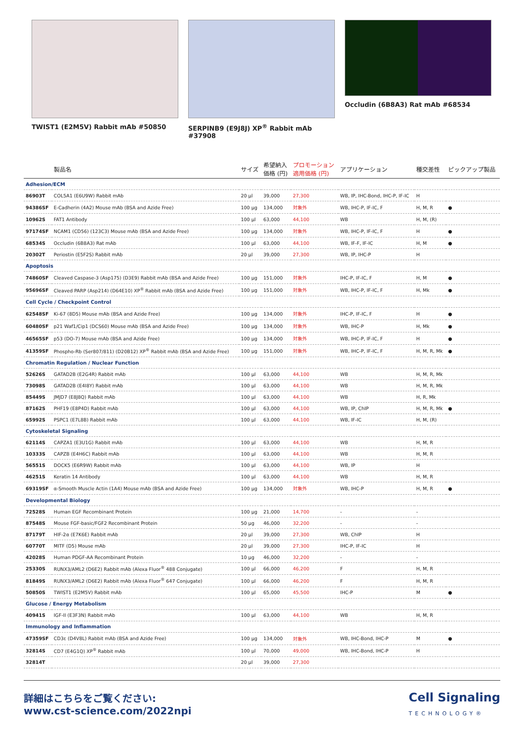TWIST1 (E2M5V) Rabbit mAb #50850
SERPINB9 (E9J8J) XP<sup>®</sup> Rabbit mAb #37908
Occludin (6B8A3) Rat mAb #68534
| | 製品名 | サイズ | 希望納入 価格 (円) | プロモーション 適用価格 (円) | アプリケーション | 種交差性 | ピックアップ製品 |
| --- | --- | --- | --- | --- | --- | --- | --- |
| Adhesion/ECM | | | | | | | |
| 86903T | COL5A1 (E6U9W) Rabbit mAb | 20 µl | 39,000 | 27,300 | WB, IP, IHC-Bond, IHC-P, IF-IC | H | |
| 94386SF | E-Cadherin (4A2) Mouse mAb (BSA and Azide Free) | 100 µg | 134,000 | 対象外 | WB, IHC-P, IF-IC, F | H, M, R | ● |
| 10962S | FAT1 Antibody | 100 µl | 63,000 | 44,100 | WB | H, M, (R) | |
| 97174SF | NCAM1 (CD56) (123C3) Mouse mAb (BSA and Azide Free) | 100 µg | 134,000 | 対象外 | WB, IHC-P, IF-IC, F | H | ● |
| 68534S | Occludin (6B8A3) Rat mAb | 100 µl | 63,000 | 44,100 | WB, IF-F, IF-IC | H, M | ● |
| 20302T | Periostin (E5F2S) Rabbit mAb | 20 µl | 39,000 | 27,300 | WB, IP, IHC-P | H | |
| Apoptosis | | | | | | | |
| 74860SF | Cleaved Caspase-3 (Asp175) (D3E9) Rabbit mAb (BSA and Azide Free) | 100 µg | 151,000 | 対象外 | IHC-P, IF-IC, F | H, M | ● |
| 95696SF | Cleaved PARP (Asp214) (D64E10) XP<sup>®</sup> Rabbit mAb (BSA and Azide Free) | 100 µg | 151,000 | 対象外 | WB, IHC-P, IF-IC, F | H, Mk | ● |
| Cell Cycle / Checkpoint Control | | | | | | | |
| 62548SF | Ki-67 (8D5) Mouse mAb (BSA and Azide Free) | 100 µg | 134,000 | 対象外 | IHC-P, IF-IC, F | H | ● |
| 60480SF | p21 Waf1/Cip1 (DCS60) Mouse mAb (BSA and Azide Free) | 100 µg | 134,000 | 対象外 | WB, IHC-P | H, Mk | ● |
| 46565SF | p53 (DO-7) Mouse mAb (BSA and Azide Free) | 100 µg | 134,000 | 対象外 | WB, IHC-P, IF-IC, F | H | ● |
| 41359SF | Phospho-Rb (Ser807/811) (D20B12) XP<sup>®</sup> Rabbit mAb (BSA and Azide Free) | 100 µg | 151,000 | 対象外 | WB, IHC-P, IF-IC, F | H, M, R, Mk | ● |
| Chromatin Regulation / Nuclear Function | | | | | | | |
| 52626S | GATAD2B (E2G4R) Rabbit mAb | 100 µl | 63,000 | 44,100 | WB | H, M, R, Mk | |
| 73098S | GATAD2B (E4I8Y) Rabbit mAb | 100 µl | 63,000 | 44,100 | WB | H, M, R, Mk | |
| 85449S | JMJD7 (E8J8Q) Rabbit mAb | 100 µl | 63,000 | 44,100 | WB | H, R, Mk | |
| 87162S | PHF19 (E8P4D) Rabbit mAb | 100 µl | 63,000 | 44,100 | WB, IP, ChIP | H, M, R, Mk | ● |
| 65992S | PSPC1 (E7L8B) Rabbit mAb | 100 µl | 63,000 | 44,100 | WB, IF-IC | H, M, (R) | |
| Cytoskeletal Signaling | | | | | | | |
| 62114S | CAPZA1 (E3U1G) Rabbit mAb | 100 µl | 63,000 | 44,100 | WB | H, M, R | |
| 10333S | CAPZB (E4H6C) Rabbit mAb | 100 µl | 63,000 | 44,100 | WB | H, M, R | |
| 56551S | DOCK5 (E6R9W) Rabbit mAb | 100 µl | 63,000 | 44,100 | WB, IP | H | |
| 46251S | Keratin 14 Antibody | 100 µl | 63,000 | 44,100 | WB | H, M, R | |
| 69319SF | α-Smooth Muscle Actin (1A4) Mouse mAb (BSA and Azide Free) | 100 µg | 134,000 | 対象外 | WB, IHC-P | H, M, R | ● |
| Developmental Biology | | | | | | | |
| 72528S | Human EGF Recombinant Protein | 100 µg | 21,000 | 14,700 | - | - | |
| 87548S | Mouse FGF-basic/FGF2 Recombinant Protein | 50 µg | 46,000 | 32,200 | - | - | |
| 87179T | HIF-2α (E7K6E) Rabbit mAb | 20 µl | 39,000 | 27,300 | WB, ChIP | H | |
| 60770T | MITF (D5) Mouse mAb | 20 µl | 39,000 | 27,300 | IHC-P, IF-IC | H | |
| 42028S | Human PDGF-AA Recombinant Protein | 10 µg | 46,000 | 32,200 | - | - | |
| 25330S | RUNX3/AML2 (D6E2) Rabbit mAb (Alexa Fluor<sup>®</sup> 488 Conjugate) | 100 µl | 66,000 | 46,200 | F | H, M, R | |
| 81849S | RUNX3/AML2 (D6E2) Rabbit mAb (Alexa Fluor<sup>®</sup> 647 Conjugate) | 100 µl | 66,000 | 46,200 | F | H, M, R | |
| 50850S | TWIST1 (E2M5V) Rabbit mAb | 100 µl | 65,000 | 45,500 | IHC-P | M | ● |
| Glucose / Energy Metabolism | | | | | | | |
| 40941S | IGF-II (E3F3N) Rabbit mAb | 100 µl | 63,000 | 44,100 | WB | H, M, R | |
| Immunology and Inflammation | | | | | | | |
| 47359SF | CD3ε (D4V8L) Rabbit mAb (BSA and Azide Free) | 100 µg | 134,000 | 対象外 | WB, IHC-Bond, IHC-P | M | ● |
| 32814S | CD7 (E4G1Q) XP<sup>®</sup> Rabbit mAb | 100 µl | 70,000 | 49,000 | WB, IHC-Bond, IHC-P | H | |
| 32814T | | 20 µl | 39,000 | 27,300 | | | |
詳細はこちらをご覧ください:
www.cst-science.com/2022npi
Cell Signaling
TECHNOLOGY®